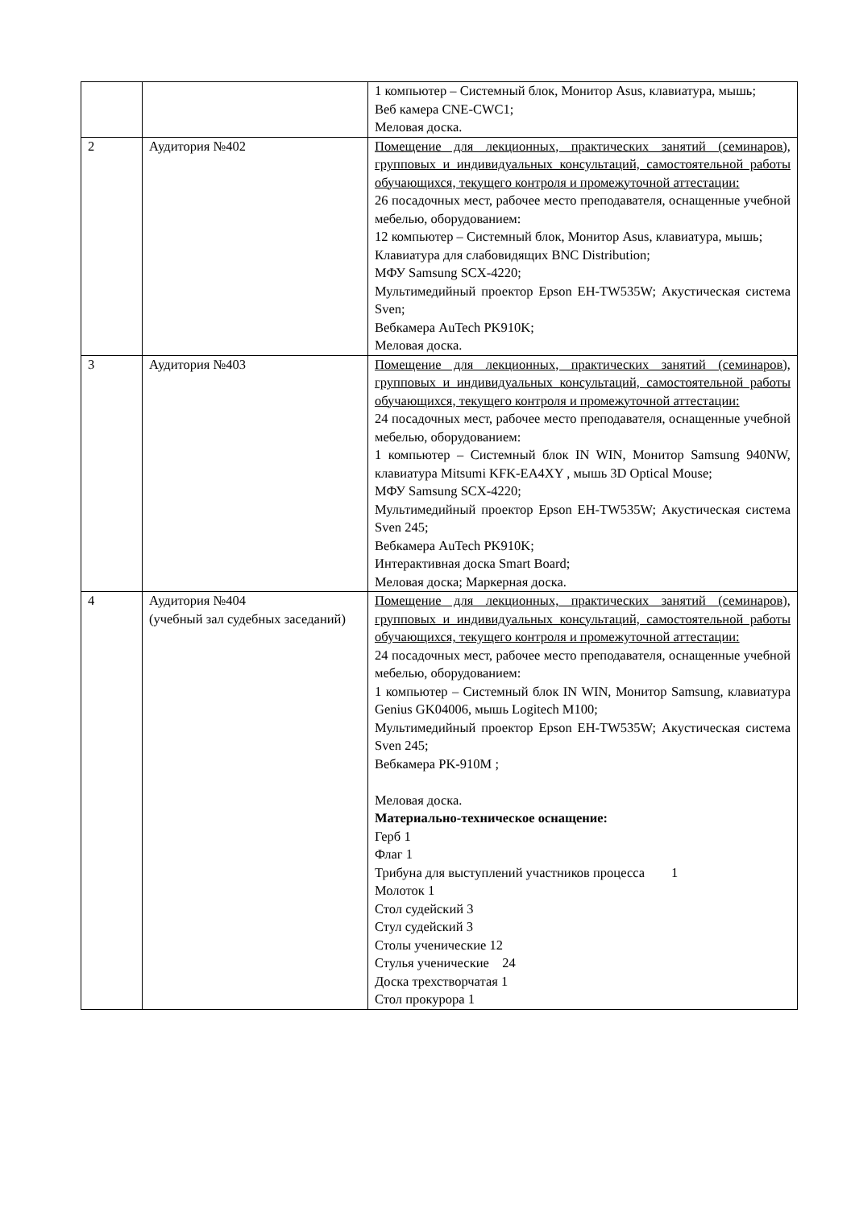| | | 1 компьютер – Системный блок, Монитор Asus, клавиатура, мышь; Веб камера CNE-CWC1; Меловая доска. |
| 2 | Аудитория №402 | Помещение для лекционных, практических занятий (семинаров), групповых и индивидуальных консультаций, самостоятельной работы обучающихся, текущего контроля и промежуточной аттестации: 26 посадочных мест, рабочее место преподавателя, оснащенные учебной мебелью, оборудованием: 12 компьютер – Системный блок, Монитор Asus, клавиатура, мышь; Клавиатура для слабовидящих BNC Distribution; МФУ Samsung SCX-4220; Мультимедийный проектор Epson EH-TW535W; Акустическая система Sven; Вебкамера AuTech PK910K; Меловая доска. |
| 3 | Аудитория №403 | Помещение для лекционных, практических занятий (семинаров), групповых и индивидуальных консультаций, самостоятельной работы обучающихся, текущего контроля и промежуточной аттестации: 24 посадочных мест, рабочее место преподавателя, оснащенные учебной мебелью, оборудованием: 1 компьютер – Системный блок IN WIN, Монитор Samsung 940NW, клавиатура Mitsumi KFK-EA4XY , мышь 3D Optical Mouse; МФУ Samsung SCX-4220; Мультимедийный проектор Epson EH-TW535W; Акустическая система Sven 245; Вебкамера AuTech PK910K; Интерактивная доска Smart Board; Меловая доска; Маркерная доска. |
| 4 | Аудитория №404 (учебный зал судебных заседаний) | Помещение для лекционных, практических занятий (семинаров), групповых и индивидуальных консультаций, самостоятельной работы обучающихся, текущего контроля и промежуточной аттестации: 24 посадочных мест, рабочее место преподавателя, оснащенные учебной мебелью, оборудованием: 1 компьютер – Системный блок IN WIN, Монитор Samsung, клавиатура Genius GK04006, мышь Logitech M100; Мультимедийный проектор Epson EH-TW535W; Акустическая система Sven 245; Вебкамера PK-910M ; Меловая доска. Материально-техническое оснащение: Герб 1 Флаг 1 Трибуна для выступлений участников процесса 1 Молоток 1 Стол судейский 3 Стул судейский 3 Столы ученические 12 Стулья ученические 24 Доска трехстворчатая 1 Стол прокурора 1 |